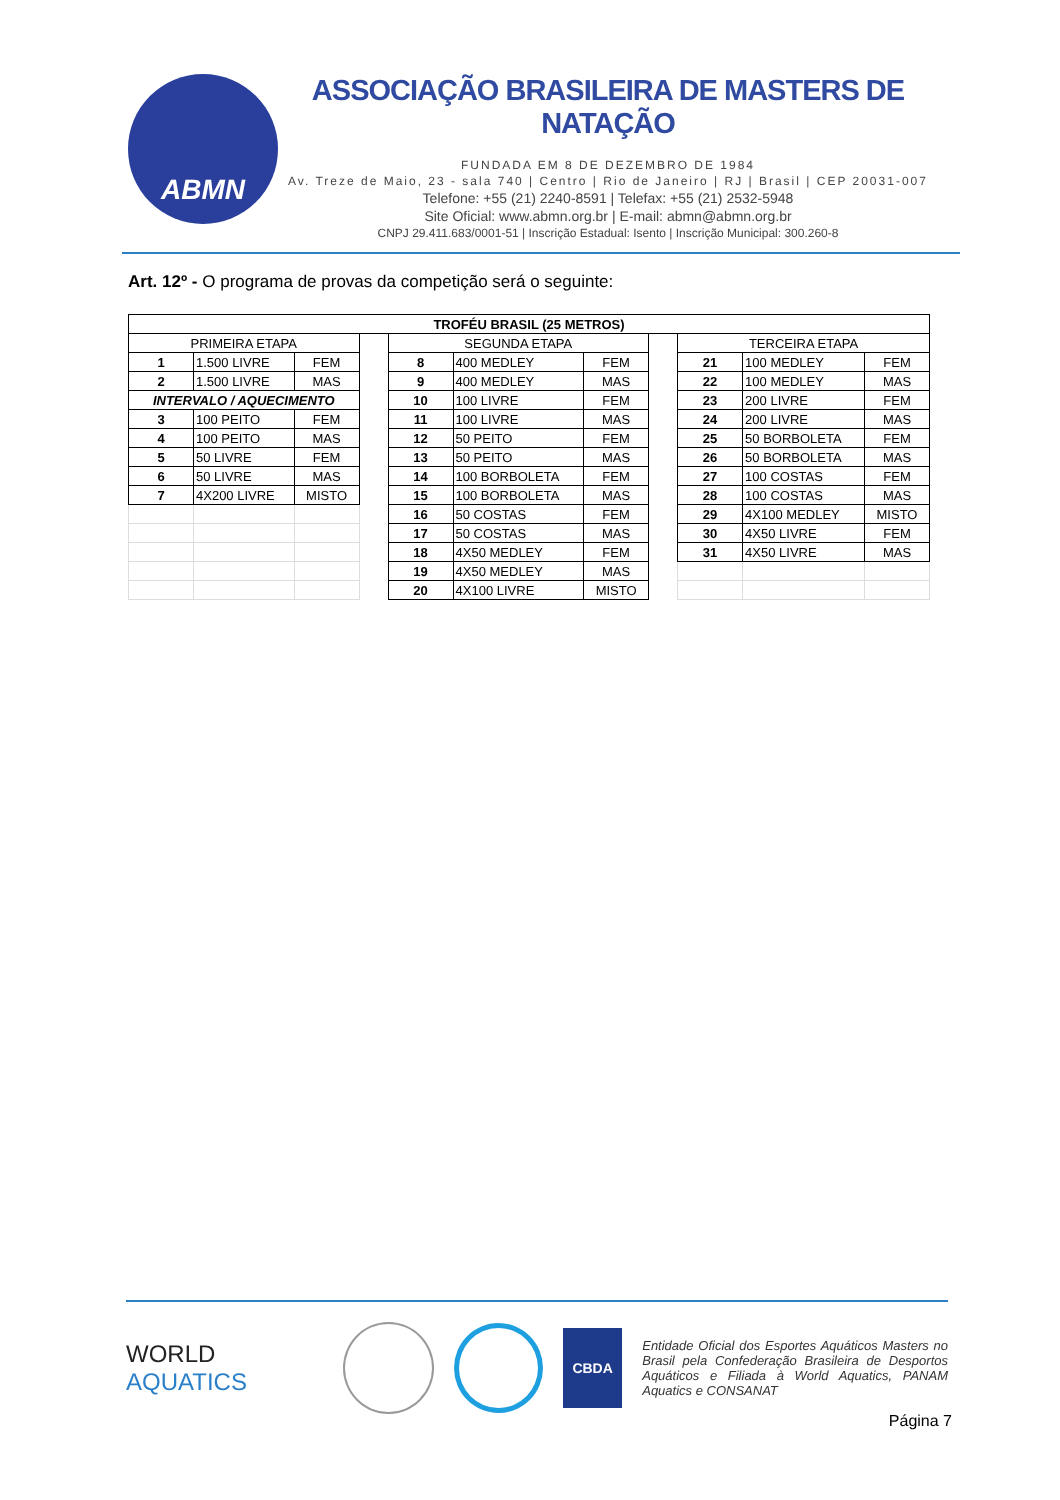ABMN
ASSOCIAÇÃO BRASILEIRA DE MASTERS DE NATAÇÃO
FUNDADA EM 8 DE DEZEMBRO DE 1984
Av. Treze de Maio, 23 - sala 740 | Centro | Rio de Janeiro | RJ | Brasil | CEP 20031-007
Telefone: +55 (21) 2240-8591 | Telefax: +55 (21) 2532-5948
Site Oficial: www.abmn.org.br | E-mail: abmn@abmn.org.br
CNPJ 29.411.683/0001-51 | Inscrição Estadual: Isento | Inscrição Municipal: 300.260-8
Art. 12º - O programa de provas da competição será o seguinte:
| TROFÉU BRASIL (25 METROS) | | | | | | | | | | |
| PRIMEIRA ETAPA | | | | SEGUNDA ETAPA | | | | TERCEIRA ETAPA | | |
| 1 | 1.500 LIVRE | FEM | | 8 | 400 MEDLEY | FEM | | 21 | 100 MEDLEY | FEM |
| 2 | 1.500 LIVRE | MAS | | 9 | 400 MEDLEY | MAS | | 22 | 100 MEDLEY | MAS |
| INTERVALO / AQUECIMENTO | | | | 10 | 100 LIVRE | FEM | | 23 | 200 LIVRE | FEM |
| 3 | 100 PEITO | FEM | | 11 | 100 LIVRE | MAS | | 24 | 200 LIVRE | MAS |
| 4 | 100 PEITO | MAS | | 12 | 50 PEITO | FEM | | 25 | 50 BORBOLETA | FEM |
| 5 | 50 LIVRE | FEM | | 13 | 50 PEITO | MAS | | 26 | 50 BORBOLETA | MAS |
| 6 | 50 LIVRE | MAS | | 14 | 100 BORBOLETA | FEM | | 27 | 100 COSTAS | FEM |
| 7 | 4X200 LIVRE | MISTO | | 15 | 100 BORBOLETA | MAS | | 28 | 100 COSTAS | MAS |
| | | | | 16 | 50 COSTAS | FEM | | 29 | 4X100 MEDLEY | MISTO |
| | | | | 17 | 50 COSTAS | MAS | | 30 | 4X50 LIVRE | FEM |
| | | | | 18 | 4X50 MEDLEY | FEM | | 31 | 4X50 LIVRE | MAS |
| | | | | 19 | 4X50 MEDLEY | MAS | | | | |
| | | | | 20 | 4X100 LIVRE | MISTO | | | | |
WORLD
AQUATICS
CBDA
Entidade Oficial dos Esportes Aquáticos Masters no Brasil pela Confederação Brasileira de Desportos Aquáticos e Filiada à World Aquatics, PANAM Aquatics e CONSANAT
Página 7